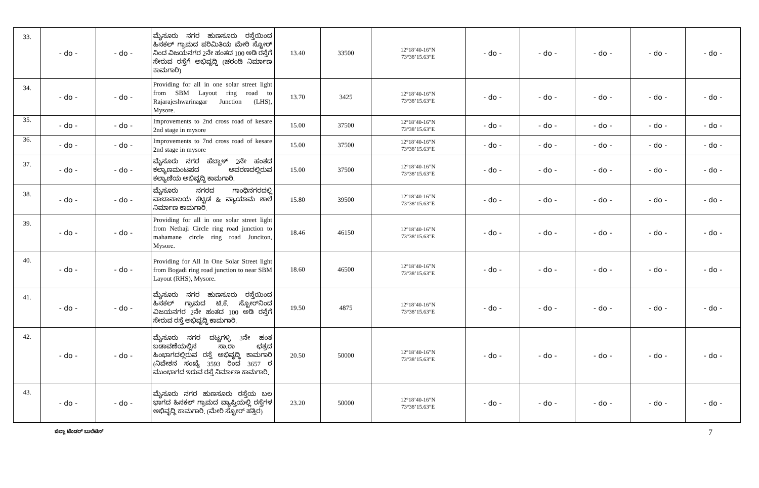| 33. | - do - | - do - | ಮೈಸೂರು ನಗರ ಹುಣಸೂರು ರಸ್ತೆಯಿಂದ ಹಿನಕಲ್ ಗ್ರಾಮದ ಪರಿಮಿತಿಯ ಮೇರಿ ಸ್ಟೋರ್ ನಿಂದ ವಿಜಯನಗರ 2ನೇ ಹಂತದ 100 ಅಡಿ ರಸ್ತೆಗೆ ಸೇರುವ ರಸ್ತೆಗೆ ಅಭಿವೃದ್ಧಿ (ಚರಂಡಿ ನಿರ್ಮಾಣ ಕಾಮಗಾರಿ) | 13.40 | 33500 | 12°18’40-16”N 73°38’15.63”E | - do - | - do - | - do - | - do - | - do - |
| 34. | - do - | - do - | Providing for all in one solar street light from SBM Layout ring road to Rajarajeshwarinagar Junction (LHS), Mysore. | 13.70 | 3425 | 12°18’40-16”N 73°38’15.63”E | - do - | - do - | - do - | - do - | - do - |
| 35. | - do - | - do - | Improvements to 2nd cross road of kesare 2nd stage in mysore | 15.00 | 37500 | 12°18’40-16”N 73°38’15.63”E | - do - | - do - | - do - | - do - | - do - |
| 36. | - do - | - do - | Improvements to 7nd cross road of kesare 2nd stage in mysore | 15.00 | 37500 | 12°18’40-16”N 73°38’15.63”E | - do - | - do - | - do - | - do - | - do - |
| 37. | - do - | - do - | ಮೈಸೂರು ನಗರ ಹೆಬ್ಬಾಳ್ 2ನೇ ಹಂತದ ಕಲ್ಯಾಣಮಂಟಪದ ಅವರಣದಲ್ಲಿರುವ ಕಲ್ಯಾಣಿಯ ಅಭಿವೃದ್ಧಿ ಕಾಮಗಾರಿ. | 15.00 | 37500 | 12°18’40-16”N 73°38’15.63”E | - do - | - do - | - do - | - do - | - do - |
| 38. | - do - | - do - | ಮೈಸೂರು ನಗರದ ಗಾಂಧಿನಗರದಲ್ಲಿ ವಾಚಾನಾಲಯ ಕಟ್ಟಡ & ವ್ಯಾಯಾಮ ಶಾಲೆ ನಿರ್ಮಾಣ ಕಾಮಗಾರಿ. | 15.80 | 39500 | 12°18’40-16”N 73°38’15.63”E | - do - | - do - | - do - | - do - | - do - |
| 39. | - do - | - do - | Providing for all in one solar street light from Nethaji Circle ring road junction to mahamane circle ring road Junciton, Mysore. | 18.46 | 46150 | 12°18’40-16”N 73°38’15.63”E | - do - | - do - | - do - | - do - | - do - |
| 40. | - do - | - do - | Providing for All In One Solar Street light from Bogadi ring road junction to near SBM Layout (RHS), Mysore. | 18.60 | 46500 | 12°18’40-16”N 73°38’15.63”E | - do - | - do - | - do - | - do - | - do - |
| 41. | - do - | - do - | ಮೈಸೂರು ನಗರ ಹುಣಸೂರು ರಸ್ತೆಯಿಂದ ಹಿನಕಲ್ ಗ್ರಾಮದ ಟಿ.ಕೆ. ಸ್ಟೋರ್‌ನಿಂದ ವಿಜಯನಗರ 2ನೇ ಹಂತದ 100 ಅಡಿ ರಸ್ತೆಗೆ ಸೇರುವ ರಸ್ತೆ ಅಭಿವೃದ್ಧಿ ಕಾಮಗಾರಿ. | 19.50 | 4875 | 12°18’40-16”N 73°38’15.63”E | - do - | - do - | - do - | - do - | - do - |
| 42. | - do - | - do - | ಮೈಸೂರು ನಗರ ದಟ್ಟಗಳ್ಳಿ 3ನೇ ಹಂತ ಬಡಾವಣೆಯಲ್ಲಿನ ಸಾ.ರಾ ಛತ್ರದ ಹಿಂಭಾಗದಲ್ಲಿರುವ ರಸ್ತೆ ಅಭಿವೃದ್ಧಿ ಕಾಮಗಾರಿ (ನಿವೇಶನ ಸಂಖ್ಯೆ 3593 ರಿಂದ 3657 ರ ಮುಂಭಾಗದ ಇರುವ ರಸ್ತೆ ನಿರ್ಮಾಣ ಕಾಮಗಾರಿ. | 20.50 | 50000 | 12°18’40-16”N 73°38’15.63”E | - do - | - do - | - do - | - do - | - do - |
| 43. | - do - | - do - | ಮೈಸೂರು ನಗರ ಹುಣಸೂರು ರಸ್ತೆಯ ಬಲ ಭಾಗದ ಹಿನಕಲ್ ಗ್ರಾಮದ ವ್ಯಾಪ್ತಿಯಲ್ಲಿ ರಸ್ತೆಗಳ ಅಭಿವೃದ್ಧಿ ಕಾಮಗಾರಿ. (ಮೇರಿ ಸ್ಟೋರ್ ಹತ್ತಿರ) | 23.20 | 50000 | 12°18’40-16”N 73°38’15.63”E | - do - | - do - | - do - | - do - | - do - |
ಜಿಲ್ಲಾ ಟೆಂಡರ್ ಬುಲೆಟಿನ್ 7